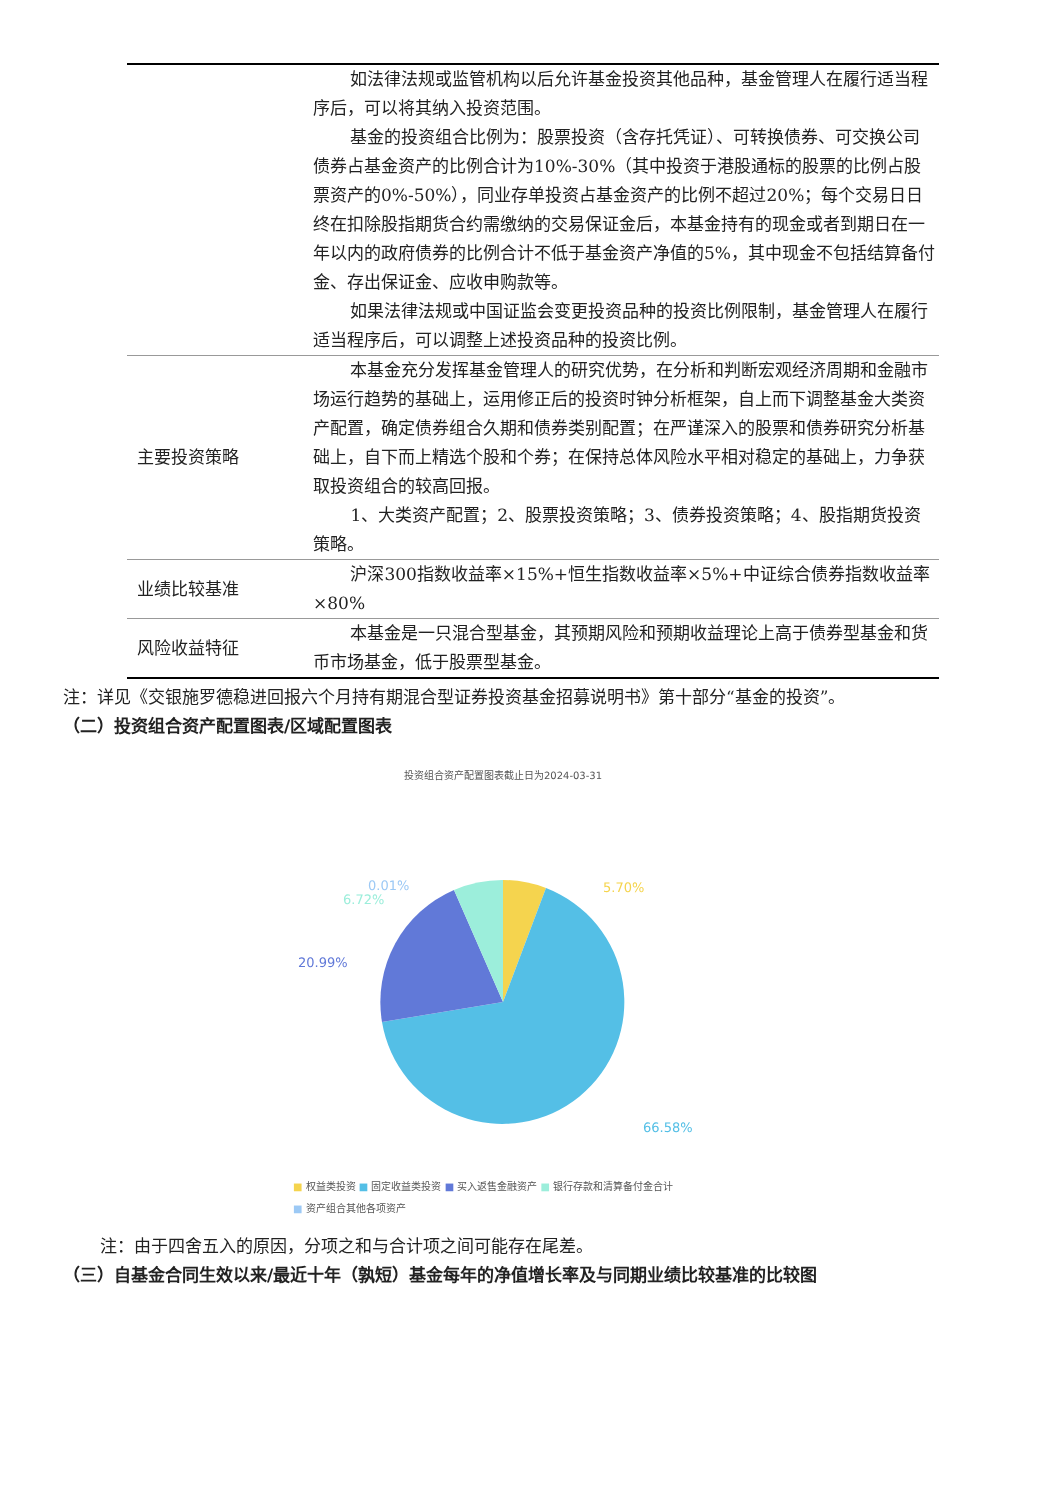| | 如法律法规或监管机构以后允许基金投资其他品种，基金管理人在履行适当程序后，可以将其纳入投资范围。 基金的投资组合比例为：股票投资（含存托凭证）、可转换债券、可交换公司债券占基金资产的比例合计为10%-30%（其中投资于港股通标的股票的比例占股票资产的0%-50%），同业存单投资占基金资产的比例不超过20%；每个交易日日终在扣除股指期货合约需缴纳的交易保证金后，本基金持有的现金或者到期日在一年以内的政府债券的比例合计不低于基金资产净值的5%，其中现金不包括结算备付金、存出保证金、应收申购款等。 如果法律法规或中国证监会变更投资品种的投资比例限制，基金管理人在履行适当程序后，可以调整上述投资品种的投资比例。 |
| 主要投资策略 | 本基金充分发挥基金管理人的研究优势，在分析和判断宏观经济周期和金融市场运行趋势的基础上，运用修正后的投资时钟分析框架，自上而下调整基金大类资产配置，确定债券组合久期和债券类别配置；在严谨深入的股票和债券研究分析基础上，自下而上精选个股和个券；在保持总体风险水平相对稳定的基础上，力争获取投资组合的较高回报。 1、大类资产配置；2、股票投资策略；3、债券投资策略；4、股指期货投资策略。 |
| 业绩比较基准 | 沪深300指数收益率×15%+恒生指数收益率×5%+中证综合债券指数收益率×80% |
| 风险收益特征 | 本基金是一只混合型基金，其预期风险和预期收益理论上高于债券型基金和货币市场基金，低于股票型基金。 |
注：详见《交银施罗德稳进回报六个月持有期混合型证券投资基金招募说明书》第十部分“基金的投资”。
（二）投资组合资产配置图表/区域配置图表
投资组合资产配置图表截止日为2024-03-31
5.70%
0.01%
6.72%
20.99%
66.58%
■ 权益类投资 ■ 固定收益类投资 ■ 买入返售金融资产 ■ 银行存款和清算备付金合计
■ 资产组合其他各项资产
注：由于四舍五入的原因，分项之和与合计项之间可能存在尾差。
（三）自基金合同生效以来/最近十年（孰短）基金每年的净值增长率及与同期业绩比较基准的比较图